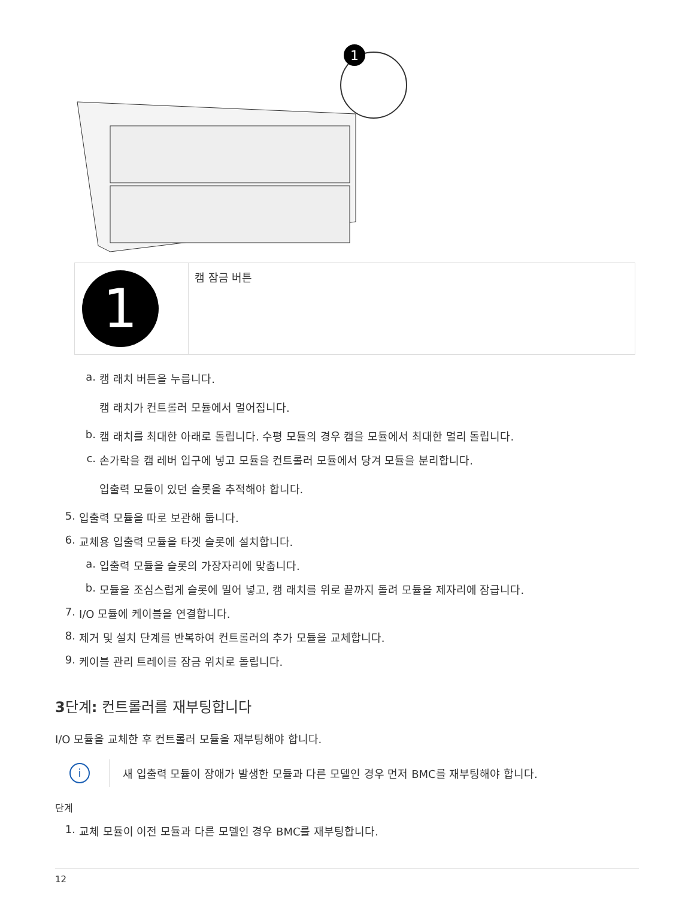1
| 1 | 캠 잠금 버튼 |
a. 캠 래치 버튼을 누릅니다.
캠 래치가 컨트롤러 모듈에서 멀어집니다.
b. 캠 래치를 최대한 아래로 돌립니다. 수평 모듈의 경우 캠을 모듈에서 최대한 멀리 돌립니다.
c. 손가락을 캠 레버 입구에 넣고 모듈을 컨트롤러 모듈에서 당겨 모듈을 분리합니다.
입출력 모듈이 있던 슬롯을 추적해야 합니다.
5. 입출력 모듈을 따로 보관해 둡니다.
6. 교체용 입출력 모듈을 타겟 슬롯에 설치합니다.
a. 입출력 모듈을 슬롯의 가장자리에 맞춥니다.
b. 모듈을 조심스럽게 슬롯에 밀어 넣고, 캠 래치를 위로 끝까지 돌려 모듈을 제자리에 잠급니다.
7. I/O 모듈에 케이블을 연결합니다.
8. 제거 및 설치 단계를 반복하여 컨트롤러의 추가 모듈을 교체합니다.
9. 케이블 관리 트레이를 잠금 위치로 돌립니다.
3단계: 컨트롤러를 재부팅합니다
I/O 모듈을 교체한 후 컨트롤러 모듈을 재부팅해야 합니다.
i
새 입출력 모듈이 장애가 발생한 모듈과 다른 모델인 경우 먼저 BMC를 재부팅해야 합니다.
단계
1. 교체 모듈이 이전 모듈과 다른 모델인 경우 BMC를 재부팅합니다.
12